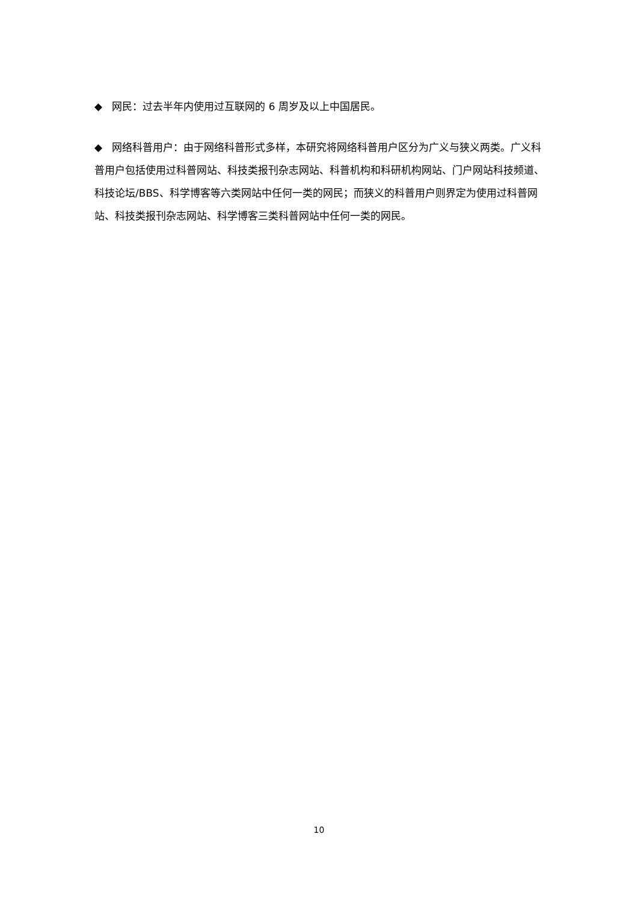◆ 网民：过去半年内使用过互联网的 6 周岁及以上中国居民。
◆ 网络科普用户：由于网络科普形式多样，本研究将网络科普用户区分为广义与狭义两类。广义科普用户包括使用过科普网站、科技类报刊杂志网站、科普机构和科研机构网站、门户网站科技频道、科技论坛/BBS、科学博客等六类网站中任何一类的网民；而狭义的科普用户则界定为使用过科普网站、科技类报刊杂志网站、科学博客三类科普网站中任何一类的网民。
10